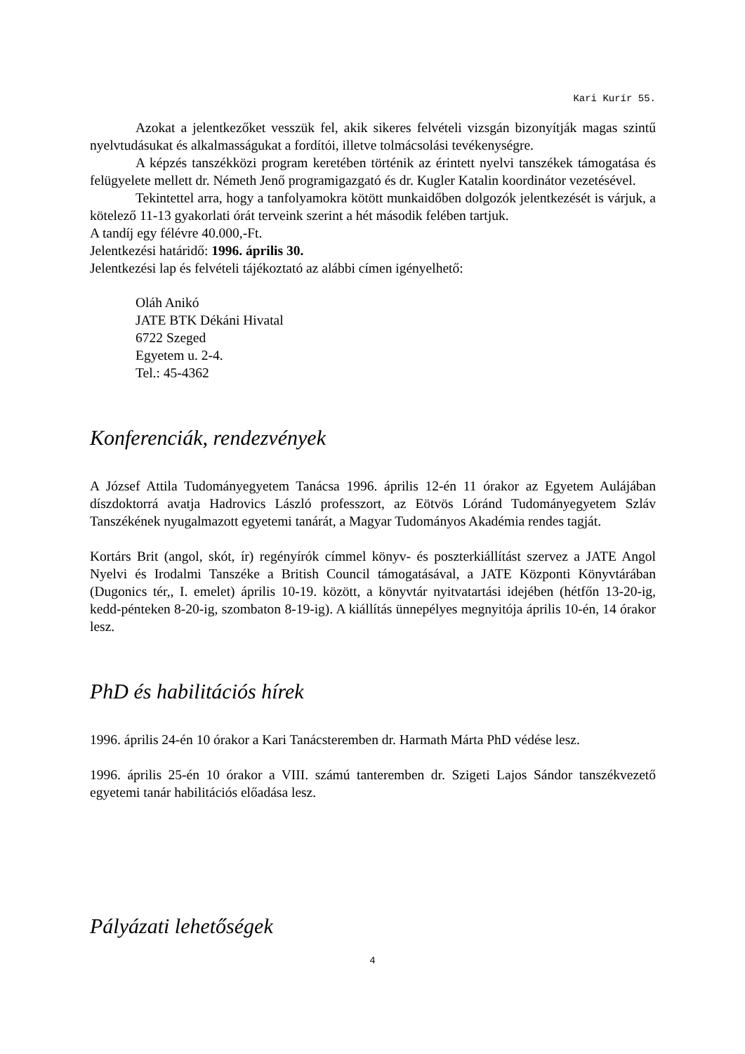Kari Kurír 55.
Azokat a jelentkezőket vesszük fel, akik sikeres felvételi vizsgán bizonyítják magas szintű nyelvtudásukat és alkalmasságukat a fordítói, illetve tolmácsolási tevékenységre.
A képzés tanszékközi program keretében történik az érintett nyelvi tanszékek támogatása és felügyelete mellett dr. Németh Jenő programigazgató és dr. Kugler Katalin koordinátor vezetésével.
Tekintettel arra, hogy a tanfolyamokra kötött munkaidőben dolgozók jelentkezését is várjuk, a kötelező 11-13 gyakorlati órát terveink szerint a hét második felében tartjuk.
A tandíj egy félévre 40.000,-Ft.
Jelentkezési határidő: 1996. április 30.
Jelentkezési lap és felvételi tájékoztató az alábbi címen igényelhető:
Oláh Anikó
JATE BTK Dékáni Hivatal
6722 Szeged
Egyetem u. 2-4.
Tel.: 45-4362
Konferenciák, rendezvények
A József Attila Tudományegyetem Tanácsa 1996. április 12-én 11 órakor az Egyetem Aulájában díszdoktorrá avatja Hadrovics László professzort, az Eötvös Lóránd Tudományegyetem Szláv Tanszékének nyugalmazott egyetemi tanárát, a Magyar Tudományos Akadémia rendes tagját.
Kortárs Brit (angol, skót, ír) regényírók címmel könyv- és poszterkiállítást szervez a JATE Angol Nyelvi és Irodalmi Tanszéke a British Council támogatásával, a JATE Központi Könyvtárában (Dugonics tér,, I. emelet) április 10-19. között, a könyvtár nyitvatartási idejében (hétfőn 13-20-ig, kedd-pénteken 8-20-ig, szombaton 8-19-ig). A kiállítás ünnepélyes megnyitója április 10-én, 14 órakor lesz.
PhD és habilitációs hírek
1996. április 24-én 10 órakor a Kari Tanácsteremben dr. Harmath Márta PhD védése lesz.
1996. április 25-én 10 órakor a VIII. számú tanteremben dr. Szigeti Lajos Sándor tanszékvezető egyetemi tanár habilitációs előadása lesz.
Pályázati lehetőségek
4